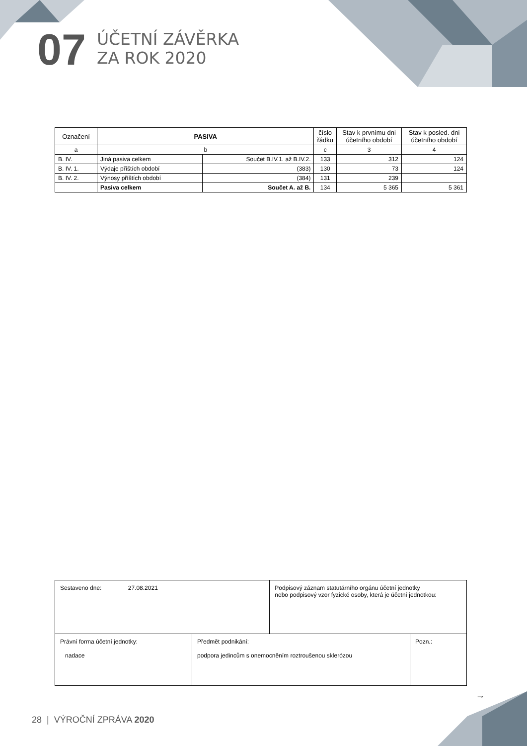07
ÚČETNÍ ZÁVĚRKA
ZA ROK 2020
| Označení | PASIVA | | číslo řádku | Stav k prvnímu dni účetního období | Stav k posled. dni účetního období |
| --- | --- | --- | --- | --- | --- |
| a | b | | c | 3 | 4 |
| B. IV. | Jiná pasiva celkem | Součet B.IV.1. až B.IV.2. | 133 | 312 | 124 |
| B. IV. 1. | Výdaje příštích období | (383) | 130 | 73 | 124 |
| B. IV. 2. | Výnosy příštích období | (384) | 131 | 239 | |
| | Pasiva celkem | Součet A. až B. | 134 | 5 365 | 5 361 |
| Sestaveno dne: 27.08.2021 | | Podpisový záznam statutárního orgánu účetní jednotky nebo podpisový vzor fyzické osoby, která je účetní jednotkou: | |
| Právní forma účetní jednotky: nadace | Předmět podnikání: podpora jedincům s onemocněním roztroušenou sklerózou | | Pozn.: |
→
28 | VÝROČNÍ ZPRÁVA 2020